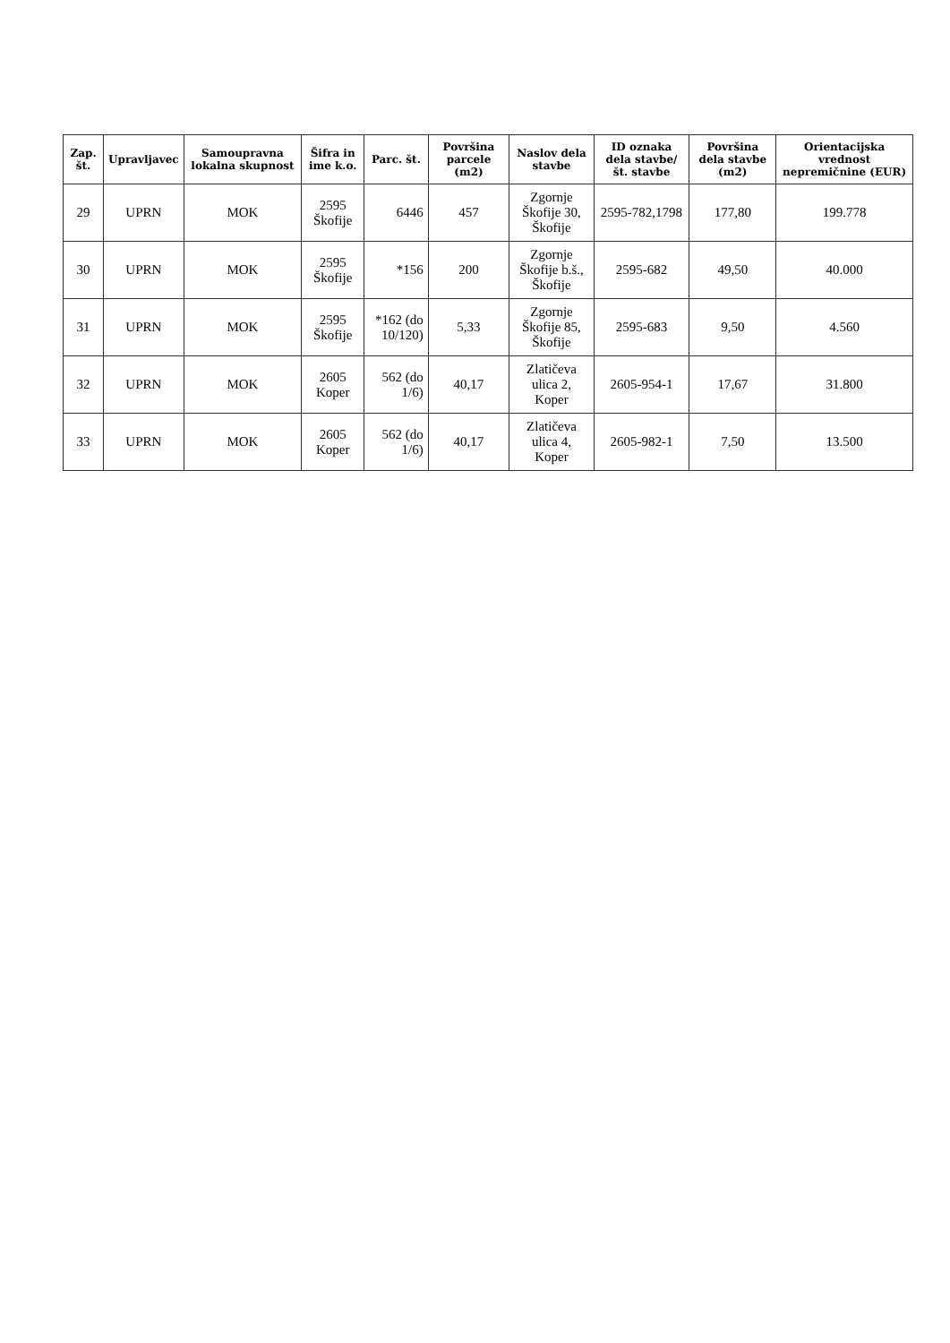| Zap. št. | Upravljavec | Samoupravna lokalna skupnost | Šifra in ime k.o. | Parc. št. | Površina parcele (m2) | Naslov dela stavbe | ID oznaka dela stavbe/ št. stavbe | Površina dela stavbe (m2) | Orientacijska vrednost nepremičnine (EUR) |
| --- | --- | --- | --- | --- | --- | --- | --- | --- | --- |
| 29 | UPRN | MOK | 2595 Škofije | 6446 | 457 | Zgornje Škofije 30, Škofije | 2595-782,1798 | 177,80 | 199.778 |
| 30 | UPRN | MOK | 2595 Škofije | *156 | 200 | Zgornje Škofije b.š., Škofije | 2595-682 | 49,50 | 40.000 |
| 31 | UPRN | MOK | 2595 Škofije | *162 (do 10/120) | 5,33 | Zgornje Škofije 85, Škofije | 2595-683 | 9,50 | 4.560 |
| 32 | UPRN | MOK | 2605 Koper | 562 (do 1/6) | 40,17 | Zlatičeva ulica 2, Koper | 2605-954-1 | 17,67 | 31.800 |
| 33 | UPRN | MOK | 2605 Koper | 562 (do 1/6) | 40,17 | Zlatičeva ulica 4, Koper | 2605-982-1 | 7,50 | 13.500 |